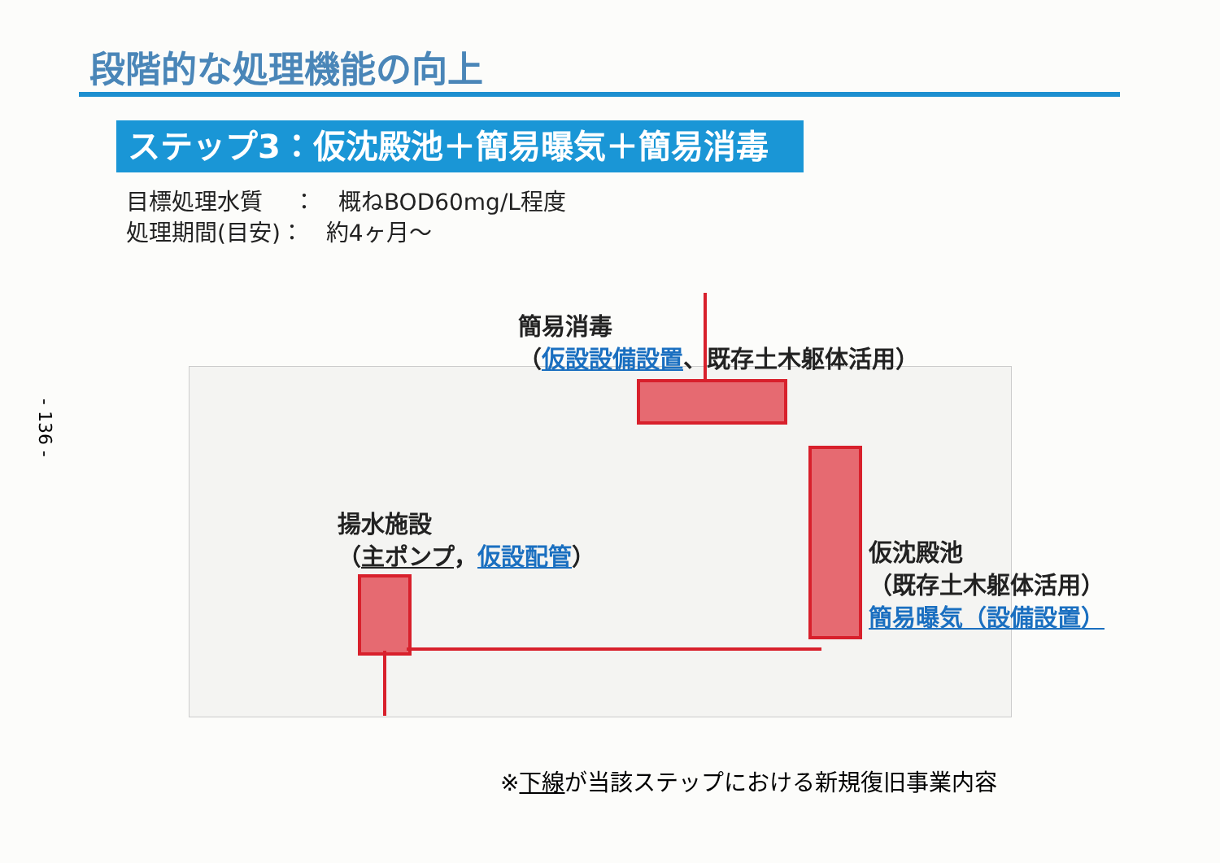- 136 -
段階的な処理機能の向上
ステップ3：仮沈殿池＋簡易曝気＋簡易消毒
目標処理水質　 ：　概ねBOD60mg/L程度
処理期間(目安)：　約4ヶ月～
簡易消毒
（仮設設備設置、既存土木躯体活用）
揚水施設
（主ポンプ，仮設配管）
仮沈殿池
（既存土木躯体活用）
簡易曝気（設備設置）
※下線が当該ステップにおける新規復旧事業内容